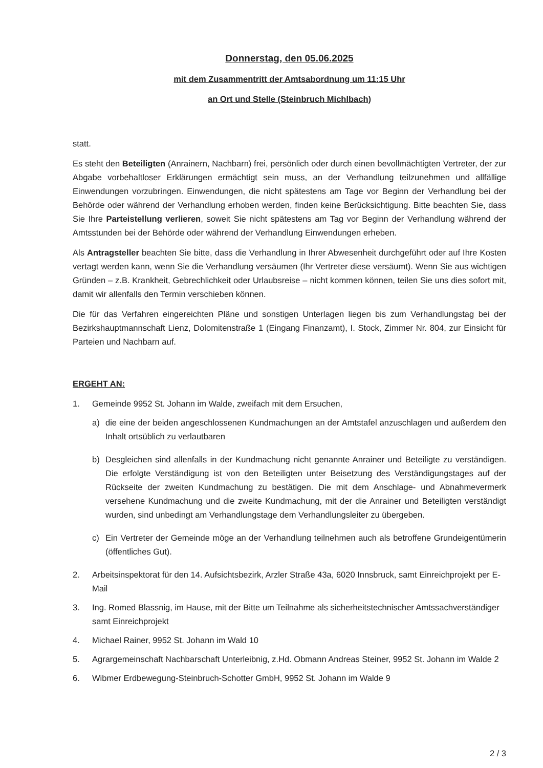Donnerstag, den 05.06.2025
mit dem Zusammentritt der Amtsabordnung um 11:15 Uhr
an Ort und Stelle (Steinbruch Michlbach)
statt.
Es steht den Beteiligten (Anrainern, Nachbarn) frei, persönlich oder durch einen bevollmächtigten Vertreter, der zur Abgabe vorbehaltloser Erklärungen ermächtigt sein muss, an der Verhandlung teilzunehmen und allfällige Einwendungen vorzubringen. Einwendungen, die nicht spätestens am Tage vor Beginn der Verhandlung bei der Behörde oder während der Verhandlung erhoben werden, finden keine Berücksichtigung. Bitte beachten Sie, dass Sie Ihre Parteistellung verlieren, soweit Sie nicht spätestens am Tag vor Beginn der Verhandlung während der Amtsstunden bei der Behörde oder während der Verhandlung Einwendungen erheben.
Als Antragsteller beachten Sie bitte, dass die Verhandlung in Ihrer Abwesenheit durchgeführt oder auf Ihre Kosten vertagt werden kann, wenn Sie die Verhandlung versäumen (Ihr Vertreter diese versäumt). Wenn Sie aus wichtigen Gründen – z.B. Krankheit, Gebrechlichkeit oder Urlaubsreise – nicht kommen können, teilen Sie uns dies sofort mit, damit wir allenfalls den Termin verschieben können.
Die für das Verfahren eingereichten Pläne und sonstigen Unterlagen liegen bis zum Verhandlungstag bei der Bezirkshauptmannschaft Lienz, Dolomitenstraße 1 (Eingang Finanzamt), I. Stock, Zimmer Nr. 804, zur Einsicht für Parteien und Nachbarn auf.
ERGEHT AN:
1. Gemeinde 9952 St. Johann im Walde, zweifach mit dem Ersuchen,
a) die eine der beiden angeschlossenen Kundmachungen an der Amtstafel anzuschlagen und außerdem den Inhalt ortsüblich zu verlautbaren
b) Desgleichen sind allenfalls in der Kundmachung nicht genannte Anrainer und Beteiligte zu verständigen. Die erfolgte Verständigung ist von den Beteiligten unter Beisetzung des Verständigungstages auf der Rückseite der zweiten Kundmachung zu bestätigen. Die mit dem Anschlage- und Abnahmevermerk versehene Kundmachung und die zweite Kundmachung, mit der die Anrainer und Beteiligten verständigt wurden, sind unbedingt am Verhandlungstage dem Verhandlungsleiter zu übergeben.
c) Ein Vertreter der Gemeinde möge an der Verhandlung teilnehmen auch als betroffene Grundeigentümerin (öffentliches Gut).
2. Arbeitsinspektorat für den 14. Aufsichtsbezirk, Arzler Straße 43a, 6020 Innsbruck, samt Einreichprojekt per E-Mail
3. Ing. Romed Blassnig, im Hause, mit der Bitte um Teilnahme als sicherheitstechnischer Amtssachverständiger samt Einreichprojekt
4. Michael Rainer, 9952 St. Johann im Wald 10
5. Agrargemeinschaft Nachbarschaft Unterleibnig, z.Hd. Obmann Andreas Steiner, 9952 St. Johann im Walde 2
6. Wibmer Erdbewegung-Steinbruch-Schotter GmbH, 9952 St. Johann im Walde 9
2 / 3